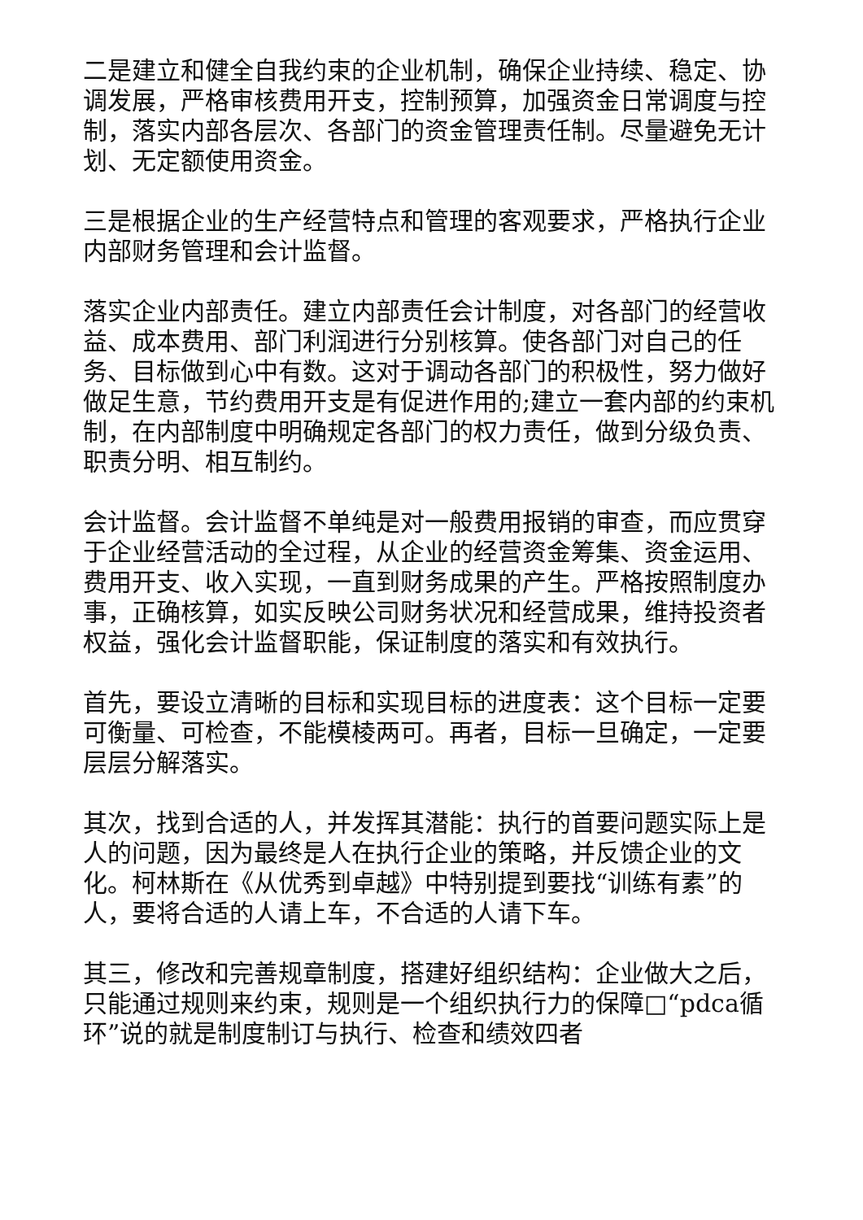二是建立和健全自我约束的企业机制，确保企业持续、稳定、协调发展，严格审核费用开支，控制预算，加强资金日常调度与控制，落实内部各层次、各部门的资金管理责任制。尽量避免无计划、无定额使用资金。
三是根据企业的生产经营特点和管理的客观要求，严格执行企业内部财务管理和会计监督。
落实企业内部责任。建立内部责任会计制度，对各部门的经营收益、成本费用、部门利润进行分别核算。使各部门对自己的任务、目标做到心中有数。这对于调动各部门的积极性，努力做好做足生意，节约费用开支是有促进作用的;建立一套内部的约束机制，在内部制度中明确规定各部门的权力责任，做到分级负责、职责分明、相互制约。
会计监督。会计监督不单纯是对一般费用报销的审查，而应贯穿于企业经营活动的全过程，从企业的经营资金筹集、资金运用、费用开支、收入实现，一直到财务成果的产生。严格按照制度办事，正确核算，如实反映公司财务状况和经营成果，维持投资者权益，强化会计监督职能，保证制度的落实和有效执行。
首先，要设立清晰的目标和实现目标的进度表：这个目标一定要可衡量、可检查，不能模棱两可。再者，目标一旦确定，一定要层层分解落实。
其次，找到合适的人，并发挥其潜能：执行的首要问题实际上是人的问题，因为最终是人在执行企业的策略，并反馈企业的文化。柯林斯在《从优秀到卓越》中特别提到要找“训练有素”的人，要将合适的人请上车，不合适的人请下车。
其三，修改和完善规章制度，搭建好组织结构：企业做大之后，只能通过规则来约束，规则是一个组织执行力的保障□“pdca循环”说的就是制度制订与执行、检查和绩效四者